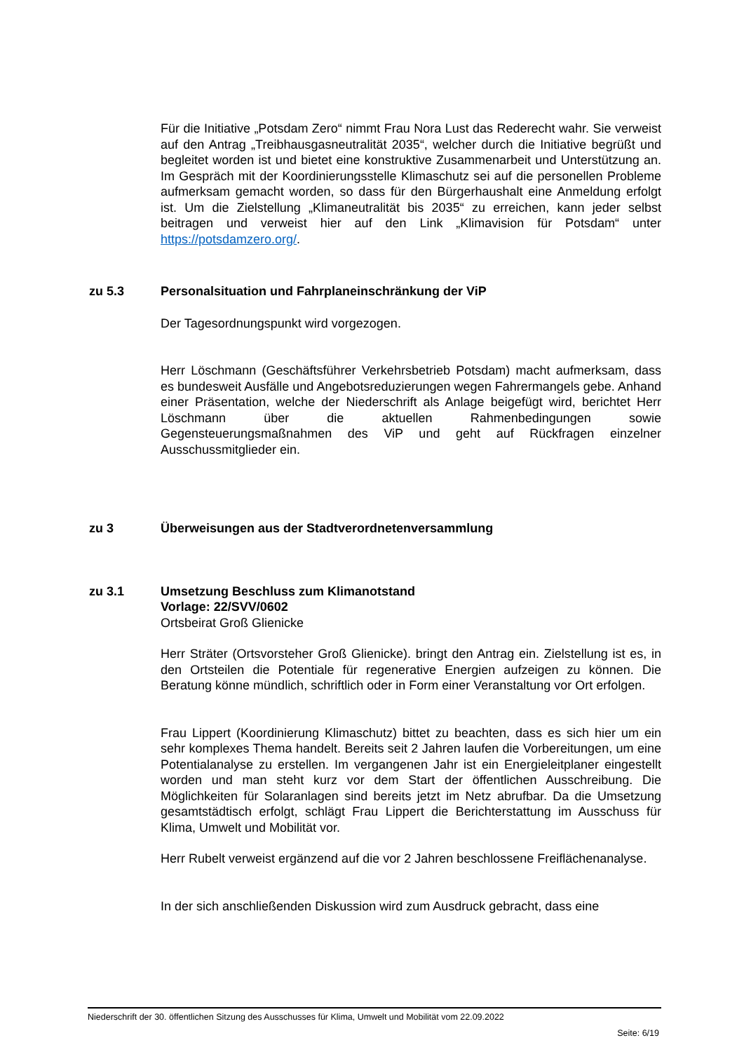Für die Initiative „Potsdam Zero“ nimmt Frau Nora Lust das Rederecht wahr. Sie verweist auf den Antrag „Treibhausgasneutralität 2035“, welcher durch die Initiative begrüßt und begleitet worden ist und bietet eine konstruktive Zusammenarbeit und Unterstützung an. Im Gespräch mit der Koordinierungsstelle Klimaschutz sei auf die personellen Probleme aufmerksam gemacht worden, so dass für den Bürgerhaushalt eine Anmeldung erfolgt ist. Um die Zielstellung „Klimaneutralität bis 2035“ zu erreichen, kann jeder selbst beitragen und verweist hier auf den Link „Klimavision für Potsdam“ unter https://potsdamzero.org/.
zu 5.3 Personalsituation und Fahrplaneinschränkung der ViP
Der Tagesordnungspunkt wird vorgezogen.
Herr Löschmann (Geschäftsführer Verkehrsbetrieb Potsdam) macht aufmerksam, dass es bundesweit Ausfälle und Angebotsreduzierungen wegen Fahrermangels gebe. Anhand einer Präsentation, welche der Niederschrift als Anlage beigefügt wird, berichtet Herr Löschmann über die aktuellen Rahmenbedingungen sowie Gegensteuerungsmaßnahmen des ViP und geht auf Rückfragen einzelner Ausschussmitglieder ein.
zu 3 Überweisungen aus der Stadtverordnetenversammlung
zu 3.1 Umsetzung Beschluss zum Klimanotstand
Vorlage: 22/SVV/0602
Ortsbeirat Groß Glienicke
Herr Sträter (Ortsvorsteher Groß Glienicke). bringt den Antrag ein. Zielstellung ist es, in den Ortsteilen die Potentiale für regenerative Energien aufzeigen zu können. Die Beratung könne mündlich, schriftlich oder in Form einer Veranstaltung vor Ort erfolgen.
Frau Lippert (Koordinierung Klimaschutz) bittet zu beachten, dass es sich hier um ein sehr komplexes Thema handelt. Bereits seit 2 Jahren laufen die Vorbereitungen, um eine Potentialanalyse zu erstellen. Im vergangenen Jahr ist ein Energieleitplaner eingestellt worden und man steht kurz vor dem Start der öffentlichen Ausschreibung. Die Möglichkeiten für Solaranlagen sind bereits jetzt im Netz abrufbar. Da die Umsetzung gesamtstädtisch erfolgt, schlägt Frau Lippert die Berichterstattung im Ausschuss für Klima, Umwelt und Mobilität vor.
Herr Rubelt verweist ergänzend auf die vor 2 Jahren beschlossene Freiflächenanalyse.
In der sich anschließenden Diskussion wird zum Ausdruck gebracht, dass eine
Niederschrift der 30. öffentlichen Sitzung des Ausschusses für Klima, Umwelt und Mobilität vom 22.09.2022
Seite: 6/19